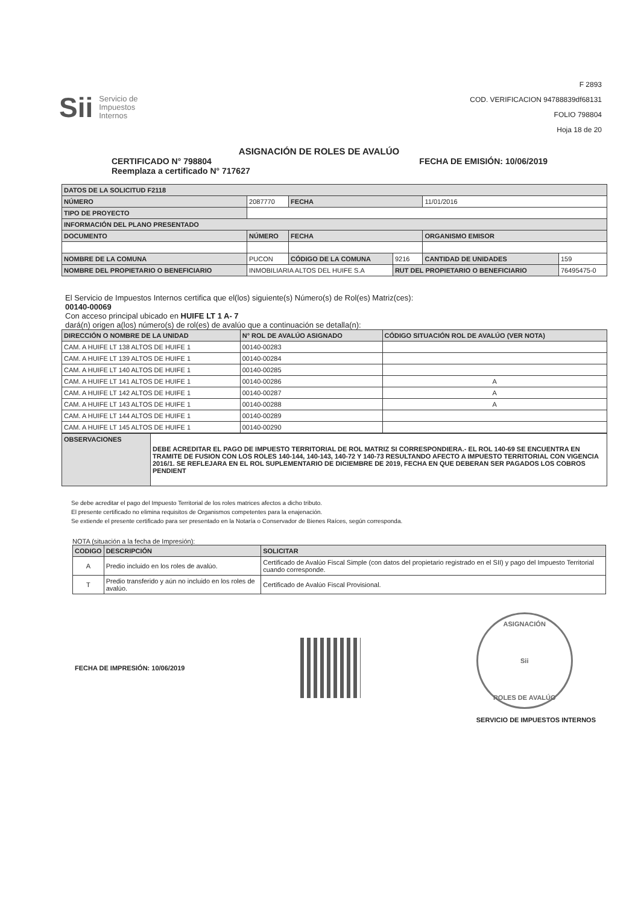Sii Servicio de
Impuestos
Internos
F 2893
COD. VERIFICACION 94788839df68131
FOLIO 798804
Hoja 18 de 20
ASIGNACIÓN DE ROLES DE AVALÚO
CERTIFICADO N° 798804
Reemplaza a certificado N° 717627
FECHA DE EMISIÓN: 10/06/2019
| DATOS DE LA SOLICITUD F2118 | | | | | |
| NÚMERO | 2087770 | FECHA | | 11/01/2016 | |
| TIPO DE PROYECTO | | | | | |
| INFORMACIÓN DEL PLANO PRESENTADO | | | | | |
| DOCUMENTO | NÚMERO | FECHA | | ORGANISMO EMISOR | |
| NOMBRE DE LA COMUNA | PUCON | CÓDIGO DE LA COMUNA | 9216 | CANTIDAD DE UNIDADES | 159 |
| NOMBRE DEL PROPIETARIO O BENEFICIARIO | INMOBILIARIA ALTOS DEL HUIFE S.A | | RUT DEL PROPIETARIO O BENEFICIARIO | | 76495475-0 |
El Servicio de Impuestos Internos certifica que el(los) siguiente(s) Número(s) de Rol(es) Matriz(ces):
00140-00069
Con acceso principal ubicado en HUIFE LT 1 A- 7
dará(n) origen a(los) número(s) de rol(es) de avalúo que a continuación se detalla(n):
| DIRECCIÓN O NOMBRE DE LA UNIDAD | N° ROL DE AVALÚO ASIGNADO | CÓDIGO SITUACIÓN ROL DE AVALÚO (VER NOTA) |
| --- | --- | --- |
| CAM. A HUIFE LT 138 ALTOS DE HUIFE 1 | 00140-00283 | |
| CAM. A HUIFE LT 139 ALTOS DE HUIFE 1 | 00140-00284 | |
| CAM. A HUIFE LT 140 ALTOS DE HUIFE 1 | 00140-00285 | |
| CAM. A HUIFE LT 141 ALTOS DE HUIFE 1 | 00140-00286 | A |
| CAM. A HUIFE LT 142 ALTOS DE HUIFE 1 | 00140-00287 | A |
| CAM. A HUIFE LT 143 ALTOS DE HUIFE 1 | 00140-00288 | A |
| CAM. A HUIFE LT 144 ALTOS DE HUIFE 1 | 00140-00289 | |
| CAM. A HUIFE LT 145 ALTOS DE HUIFE 1 | 00140-00290 | |
| OBSERVACIONES | DEBE ACREDITAR EL PAGO DE IMPUESTO TERRITORIAL DE ROL MATRIZ SI CORRESPONDIERA.- EL ROL 140-69 SE ENCUENTRA EN TRAMITE DE FUSION CON LOS ROLES 140-144, 140-143, 140-72 Y 140-73 RESULTANDO AFECTO A IMPUESTO TERRITORIAL CON VIGENCIA 2016/1. SE REFLEJARA EN EL ROL SUPLEMENTARIO DE DICIEMBRE DE 2019, FECHA EN QUE DEBERAN SER PAGADOS LOS COBROS PENDIENT |
Se debe acreditar el pago del Impuesto Territorial de los roles matrices afectos a dicho tributo.
El presente certificado no elimina requisitos de Organismos competentes para la enajenación.
Se extiende el presente certificado para ser presentado en la Notaría o Conservador de Bienes Raíces, según corresponda.
NOTA (situación a la fecha de Impresión):
| CODIGO | DESCRIPCIÓN | SOLICITAR |
| --- | --- | --- |
| A | Predio incluido en los roles de avalúo. | Certificado de Avalúo Fiscal Simple (con datos del propietario registrado en el SII) y pago del Impuesto Territorial cuando corresponde. |
| T | Predio transferido y aún no incluido en los roles de avalúo. | Certificado de Avalúo Fiscal Provisional. |
FECHA DE IMPRESIÓN: 10/06/2019
ASIGNACIÓN
Sii
ROLES DE AVALÚO
SERVICIO DE IMPUESTOS INTERNOS